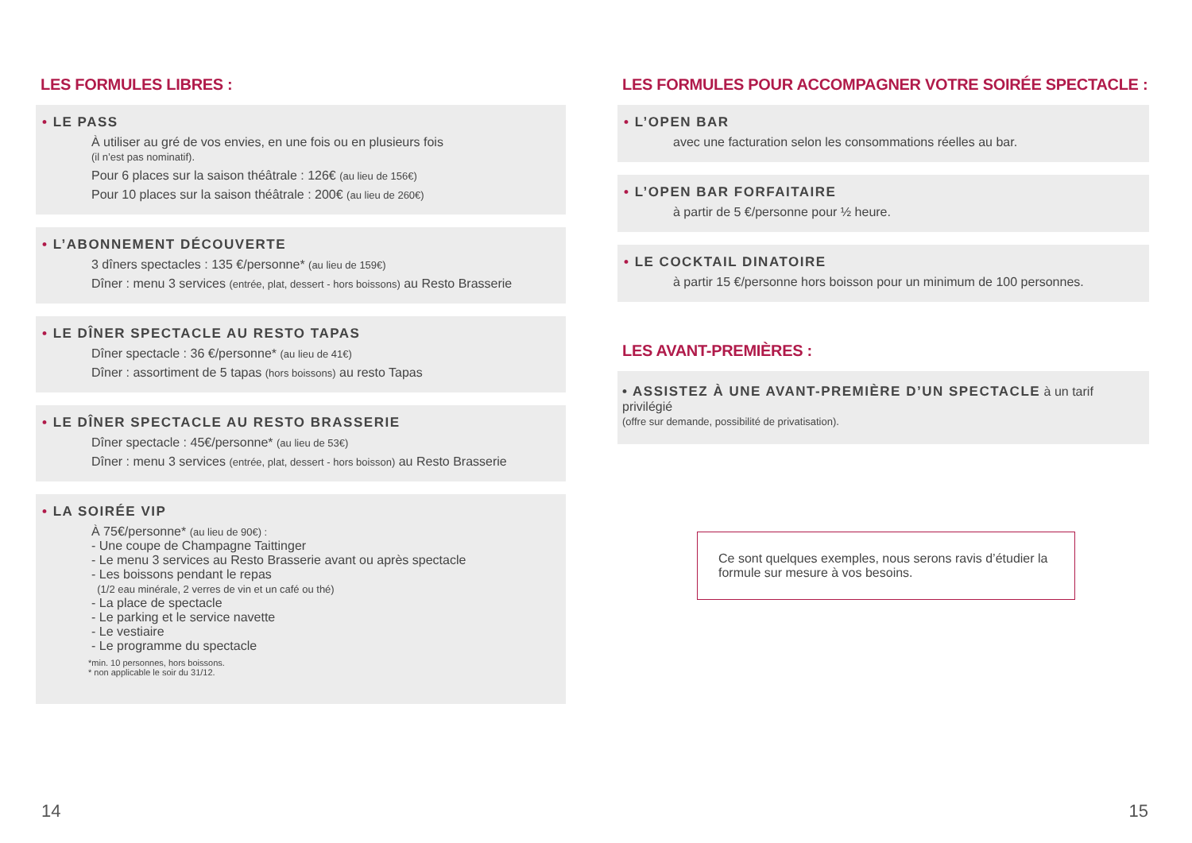LES FORMULES LIBRES :
• LE PASS
À utiliser au gré de vos envies, en une fois ou en plusieurs fois
(il n’est pas nominatif).
Pour 6 places sur la saison théâtrale : 126€ (au lieu de 156€)
Pour 10 places sur la saison théâtrale : 200€ (au lieu de 260€)
• L’ABONNEMENT DÉCOUVERTE
3 dîners spectacles : 135 €/personne* (au lieu de 159€)
Dîner : menu 3 services (entrée, plat, dessert - hors boissons) au Resto Brasserie
• LE DÎNER SPECTACLE AU RESTO TAPAS
Dîner spectacle : 36 €/personne* (au lieu de 41€)
Dîner : assortiment de 5 tapas (hors boissons) au resto Tapas
• LE DÎNER SPECTACLE AU RESTO BRASSERIE
Dîner spectacle : 45€/personne* (au lieu de 53€)
Dîner : menu 3 services (entrée, plat, dessert - hors boisson) au Resto Brasserie
• LA SOIRÉE VIP
À 75€/personne* (au lieu de 90€) :
- Une coupe de Champagne Taittinger
- Le menu 3 services au Resto Brasserie avant ou après spectacle
- Les boissons pendant le repas
(1/2 eau minérale, 2 verres de vin et un café ou thé)
- La place de spectacle
- Le parking et le service navette
- Le vestiaire
- Le programme du spectacle
*min. 10 personnes, hors boissons.
* non applicable le soir du 31/12.
LES FORMULES POUR ACCOMPAGNER VOTRE SOIRÉE SPECTACLE :
• L’OPEN BAR
avec une facturation selon les consommations réelles au bar.
• L’OPEN BAR FORFAITAIRE
à partir de 5 €/personne pour ½ heure.
• LE COCKTAIL DINATOIRE
à partir 15 €/personne hors boisson pour un minimum de 100 personnes.
LES AVANT-PREMIÈRES :
• ASSISTEZ À UNE AVANT-PREMIÈRE D’UN SPECTACLE
à un tarif privilégié
(offre sur demande, possibilité de privatisation).
Ce sont quelques exemples, nous serons ravis d’étudier la formule sur mesure à vos besoins.
14 15